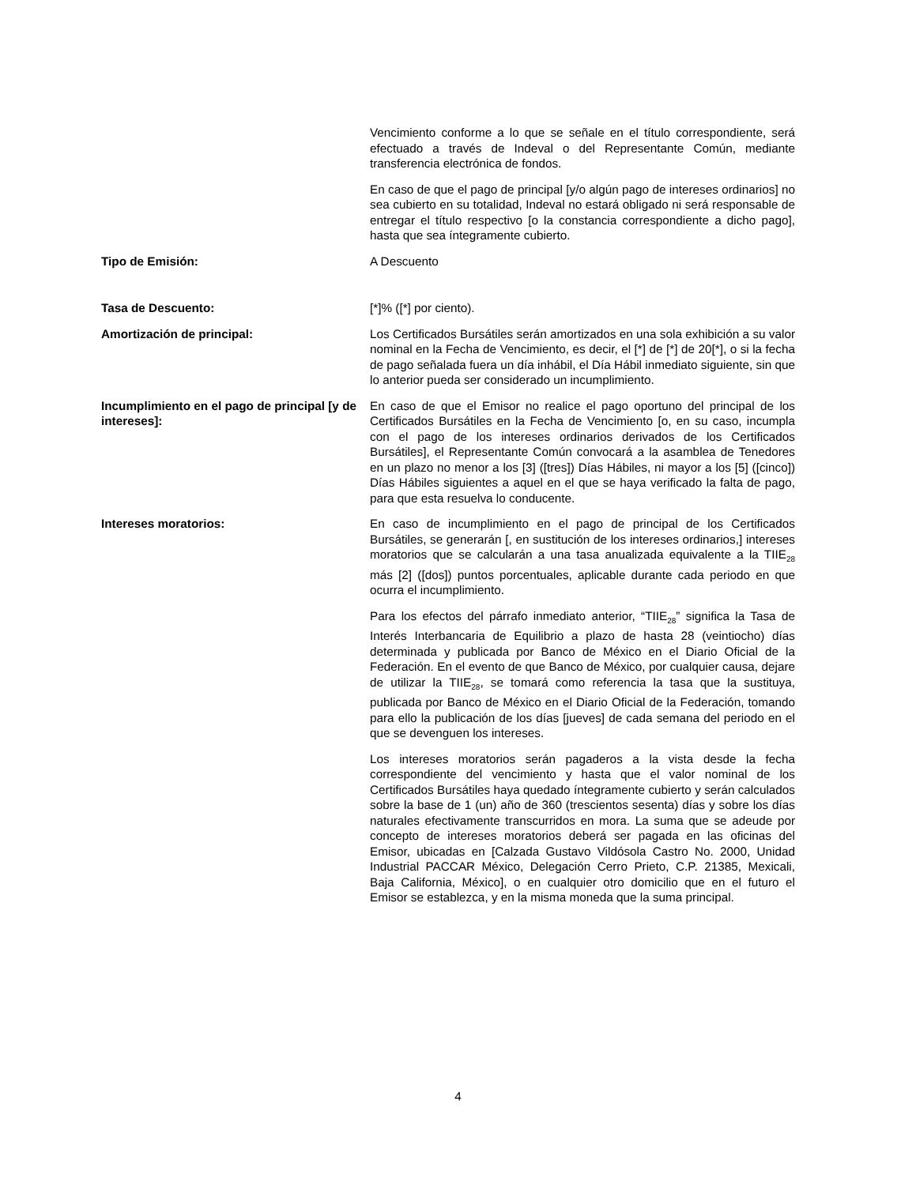Vencimiento conforme a lo que se señale en el título correspondiente, será efectuado a través de Indeval o del Representante Común, mediante transferencia electrónica de fondos.
En caso de que el pago de principal [y/o algún pago de intereses ordinarios] no sea cubierto en su totalidad, Indeval no estará obligado ni será responsable de entregar el título respectivo [o la constancia correspondiente a dicho pago], hasta que sea íntegramente cubierto.
Tipo de Emisión: A Descuento
Tasa de Descuento: [*]% ([*] por ciento).
Amortización de principal: Los Certificados Bursátiles serán amortizados en una sola exhibición a su valor nominal en la Fecha de Vencimiento, es decir, el [*] de [*] de 20[*], o si la fecha de pago señalada fuera un día inhábil, el Día Hábil inmediato siguiente, sin que lo anterior pueda ser considerado un incumplimiento.
Incumplimiento en el pago de principal [y de intereses]:
En caso de que el Emisor no realice el pago oportuno del principal de los Certificados Bursátiles en la Fecha de Vencimiento [o, en su caso, incumpla con el pago de los intereses ordinarios derivados de los Certificados Bursátiles], el Representante Común convocará a la asamblea de Tenedores en un plazo no menor a los [3] ([tres]) Días Hábiles, ni mayor a los [5] ([cinco]) Días Hábiles siguientes a aquel en el que se haya verificado la falta de pago, para que esta resuelva lo conducente.
Intereses moratorios: En caso de incumplimiento en el pago de principal de los Certificados Bursátiles, se generarán [, en sustitución de los intereses ordinarios,] intereses moratorios que se calcularán a una tasa anualizada equivalente a la TIIE<sub>28</sub> más [2] ([dos]) puntos porcentuales, aplicable durante cada periodo en que ocurra el incumplimiento.
Para los efectos del párrafo inmediato anterior, “TIIE<sub>28</sub>” significa la Tasa de Interés Interbancaria de Equilibrio a plazo de hasta 28 (veintiocho) días determinada y publicada por Banco de México en el Diario Oficial de la Federación. En el evento de que Banco de México, por cualquier causa, dejare de utilizar la TIIE<sub>28</sub>, se tomará como referencia la tasa que la sustituya, publicada por Banco de México en el Diario Oficial de la Federación, tomando para ello la publicación de los días [jueves] de cada semana del periodo en el que se devenguen los intereses.
Los intereses moratorios serán pagaderos a la vista desde la fecha correspondiente del vencimiento y hasta que el valor nominal de los Certificados Bursátiles haya quedado íntegramente cubierto y serán calculados sobre la base de 1 (un) año de 360 (trescientos sesenta) días y sobre los días naturales efectivamente transcurridos en mora. La suma que se adeude por concepto de intereses moratorios deberá ser pagada en las oficinas del Emisor, ubicadas en [Calzada Gustavo Vildósola Castro No. 2000, Unidad Industrial PACCAR México, Delegación Cerro Prieto, C.P. 21385, Mexicali, Baja California, México], o en cualquier otro domicilio que en el futuro el Emisor se establezca, y en la misma moneda que la suma principal.
4